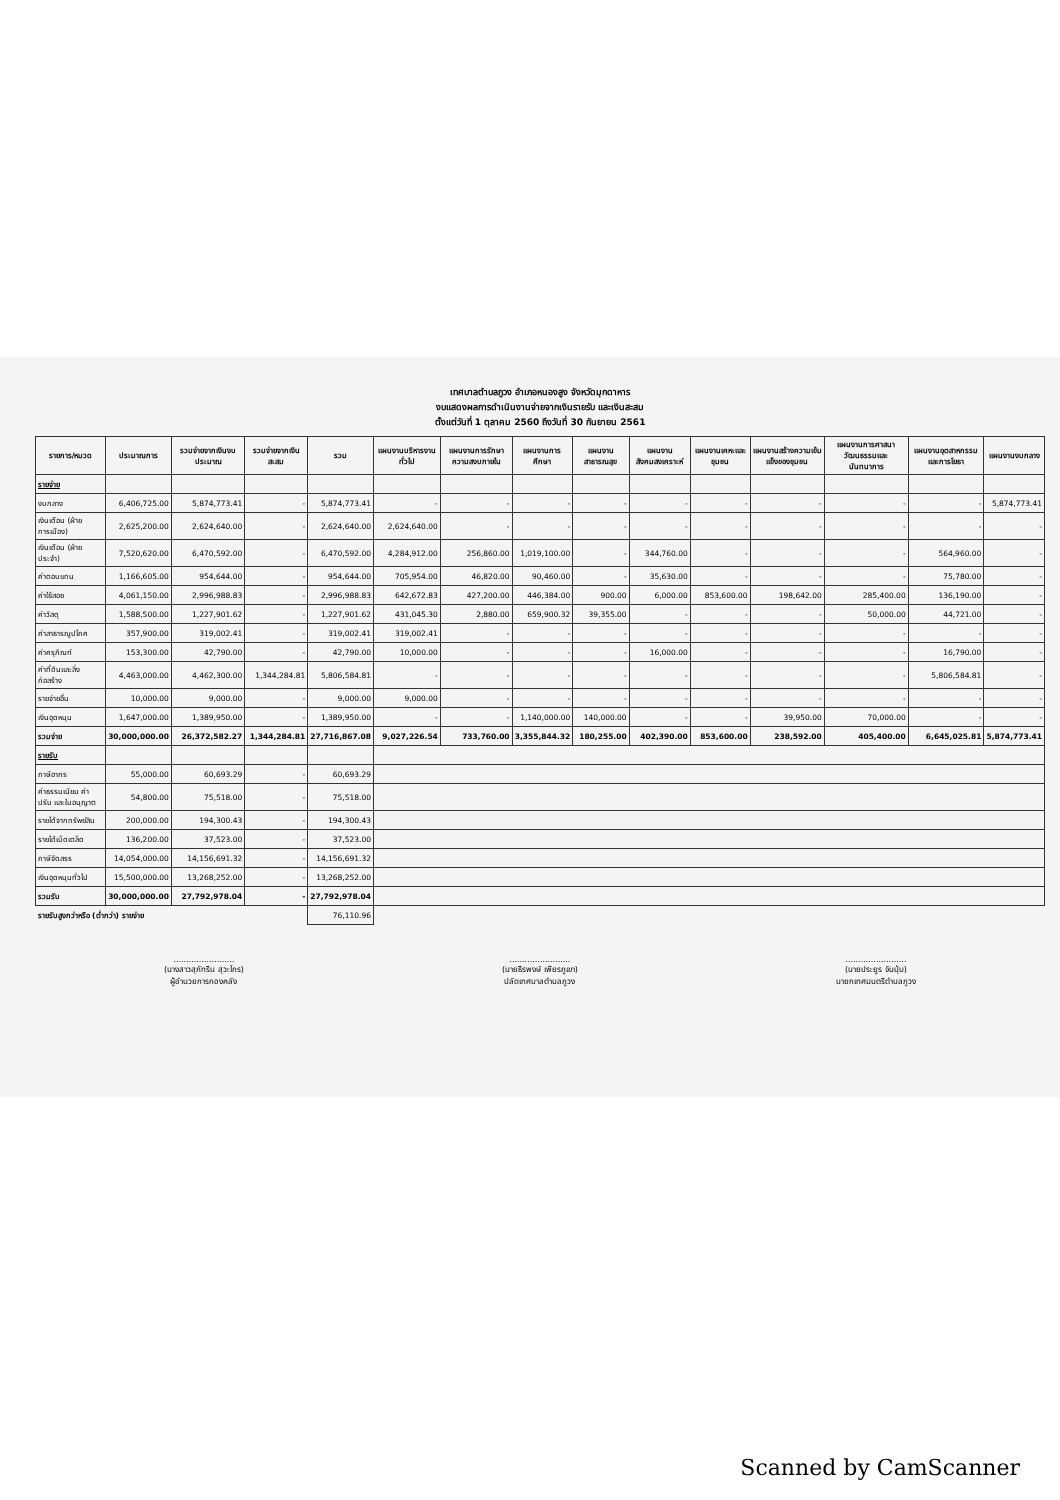เทศบาลตำบลภูวง อำเภอหนองสูง จังหวัดมุกดาหาร
งบแสดงผลการดำเนินงานจ่ายจากเงินรายรับ และเงินสะสม
ตั้งแต่วันที่ 1 ตุลาคม 2560 ถึงวันที่ 30 กันยายน 2561
| รายการ/หมวด | ประมาณการ | รวมจ่ายจากเงินงบประมาณ | รวมจ่ายจากเงินสะสม | รวม | แผนงานบริหารงานทั่วไป | แผนงานการรักษาความสงบภายใน | แผนงานการศึกษา | แผนงานสาธารณสุข | แผนงานสังคมสงเคราะห์ | แผนงานเคหะและชุมชน | แผนงานสร้างความเข้มแข็งของชุมชน | แผนงานการศาสนา วัฒนธรรมและนันทนาการ | แผนงานอุตสาหกรรมและการโยธา | แผนงานงบกลาง |
| --- | --- | --- | --- | --- | --- | --- | --- | --- | --- | --- | --- | --- | --- | --- |
| รายจ่าย | | | | | | | | | | | | | | |
| งบกลาง | 6,406,725.00 | 5,874,773.41 | - | 5,874,773.41 | - | - | - | - | - | - | - | - | - | 5,874,773.41 |
| เงินเดือน (ฝ่ายการเมือง) | 2,625,200.00 | 2,624,640.00 | - | 2,624,640.00 | 2,624,640.00 | - | - | - | - | - | - | - | - | - |
| เงินเดือน (ฝ่ายประจำ) | 7,520,620.00 | 6,470,592.00 | - | 6,470,592.00 | 4,284,912.00 | 256,860.00 | 1,019,100.00 | - | 344,760.00 | - | - | - | 564,960.00 | - |
| ค่าตอบแทน | 1,166,605.00 | 954,644.00 | - | 954,644.00 | 705,954.00 | 46,820.00 | 90,460.00 | - | 35,630.00 | - | - | - | 75,780.00 | - |
| ค่าใช้สอย | 4,061,150.00 | 2,996,988.83 | - | 2,996,988.83 | 642,672.83 | 427,200.00 | 446,384.00 | 900.00 | 6,000.00 | 853,600.00 | 198,642.00 | 285,400.00 | 136,190.00 | - |
| ค่าวัสดุ | 1,588,500.00 | 1,227,901.62 | - | 1,227,901.62 | 431,045.30 | 2,880.00 | 659,900.32 | 39,355.00 | - | - | - | 50,000.00 | 44,721.00 | - |
| ค่าสาธารณูปโภค | 357,900.00 | 319,002.41 | - | 319,002.41 | 319,002.41 | - | - | - | - | - | - | - | - | - |
| ค่าครุภัณฑ์ | 153,300.00 | 42,790.00 | - | 42,790.00 | 10,000.00 | - | - | - | 16,000.00 | - | - | - | 16,790.00 | - |
| ค่าที่ดินและสิ่งก่อสร้าง | 4,463,000.00 | 4,462,300.00 | 1,344,284.81 | 5,806,584.81 | - | - | - | - | - | - | - | - | 5,806,584.81 | - |
| รายจ่ายอื่น | 10,000.00 | 9,000.00 | - | 9,000.00 | 9,000.00 | - | - | - | - | - | - | - | - | - |
| เงินอุดหนุน | 1,647,000.00 | 1,389,950.00 | - | 1,389,950.00 | - | - | 1,140,000.00 | 140,000.00 | - | - | 39,950.00 | 70,000.00 | - | - |
| รวมจ่าย | 30,000,000.00 | 26,372,582.27 | 1,344,284.81 | 27,716,867.08 | 9,027,226.54 | 733,760.00 | 3,355,844.32 | 180,255.00 | 402,390.00 | 853,600.00 | 238,592.00 | 405,400.00 | 6,645,025.81 | 5,874,773.41 |
| รายรับ | | | | | | | | | | | | | | |
| ภาษีอากร | 55,000.00 | 60,693.29 | - | 60,693.29 | | | | | | | | | | |
| ค่าธรรมเนียม ค่าปรับ และใบอนุญาต | 54,800.00 | 75,518.00 | - | 75,518.00 | | | | | | | | | | |
| รายได้จากทรัพย์สิน | 200,000.00 | 194,300.43 | - | 194,300.43 | | | | | | | | | | |
| รายได้เบ็ดเตล็ด | 136,200.00 | 37,523.00 | - | 37,523.00 | | | | | | | | | | |
| ภาษีจัดสรร | 14,054,000.00 | 14,156,691.32 | - | 14,156,691.32 | | | | | | | | | | |
| เงินอุดหนุนทั่วไป | 15,500,000.00 | 13,268,252.00 | - | 13,268,252.00 | | | | | | | | | | |
| รวมรับ | 30,000,000.00 | 27,792,978.04 | - | 27,792,978.04 | | | | | | | | | | |
| รายรับสูงกว่าหรือ (ต่ำกว่า) รายจ่าย | | | | 76,110.96 | | | | | | | | | | |
........................
(นางสาวสุภัทริน สุวะไกร)
ผู้อำนวยการกองคลัง
........................
(นายธีรพงษ์ เพียรภูเขา)
ปลัดเทศบาลตำบลภูวง
........................
(นายประยูร จันปุ่ม)
นายกเทศมนตรีตำบลภูวง
Scanned by CamScanner